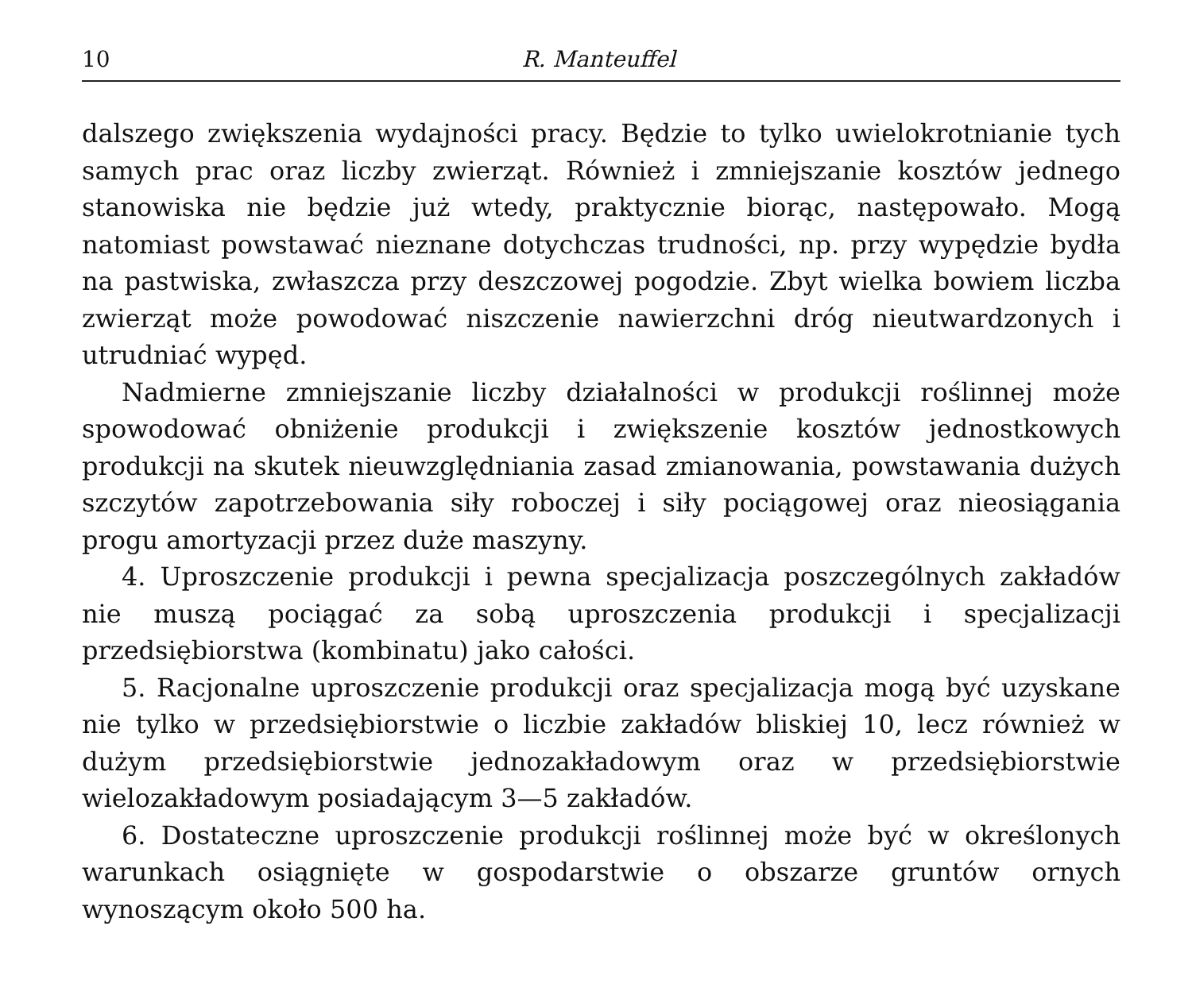10 R. Manteuffel
dalszego zwiększenia wydajności pracy. Będzie to tylko uwielokrotnianie tych samych prac oraz liczby zwierząt. Również i zmniejszanie kosztów jednego stanowiska nie będzie już wtedy, praktycznie biorąc, następowało. Mogą natomiast powstawać nieznane dotychczas trudności, np. przy wypędzie bydła na pastwiska, zwłaszcza przy deszczowej pogodzie. Zbyt wielka bowiem liczba zwierząt może powodować niszczenie nawierzchni dróg nieutwardzonych i utrudniać wypęd.
Nadmierne zmniejszanie liczby działalności w produkcji roślinnej może spowodować obniżenie produkcji i zwiększenie kosztów jednostkowych produkcji na skutek nieuwzględniania zasad zmianowania, powstawania dużych szczytów zapotrzebowania siły roboczej i siły pociągowej oraz nieosiągania progu amortyzacji przez duże maszyny.
4. Uproszczenie produkcji i pewna specjalizacja poszczególnych zakładów nie muszą pociągać za sobą uproszczenia produkcji i specjalizacji przedsiębiorstwa (kombinatu) jako całości.
5. Racjonalne uproszczenie produkcji oraz specjalizacja mogą być uzyskane nie tylko w przedsiębiorstwie o liczbie zakładów bliskiej 10, lecz również w dużym przedsiębiorstwie jednozakładowym oraz w przedsiębiorstwie wielozakładowym posiadającym 3—5 zakładów.
6. Dostateczne uproszczenie produkcji roślinnej może być w określonych warunkach osiągnięte w gospodarstwie o obszarze gruntów ornych wynoszącym około 500 ha.